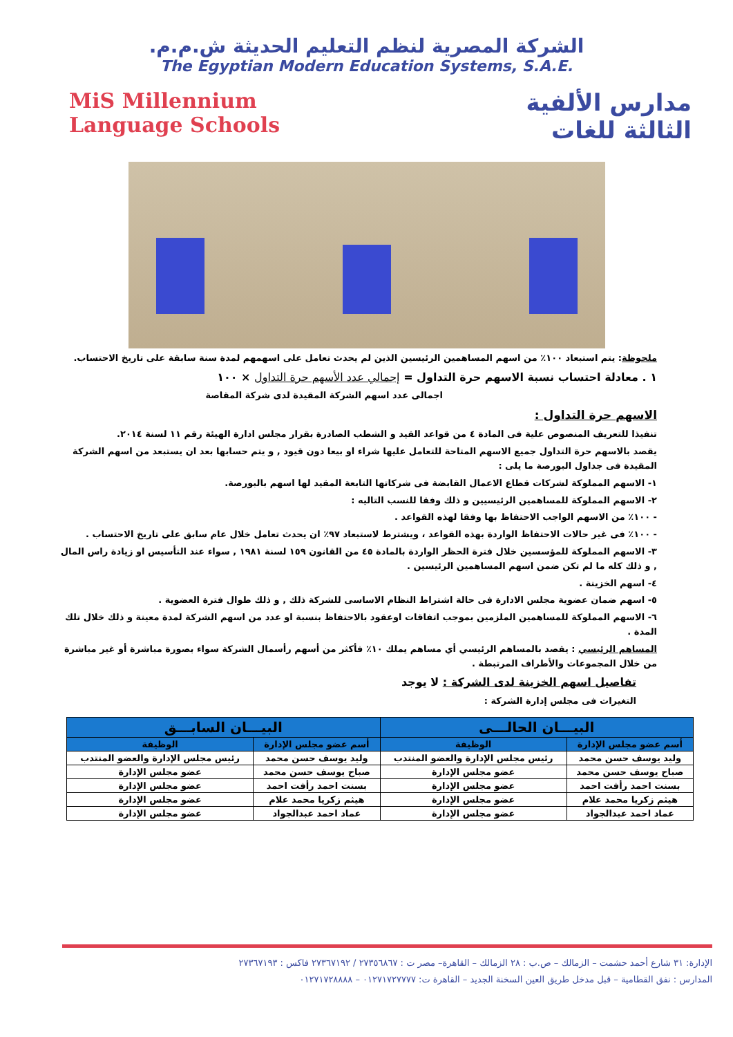الشركة المصرية لنظم التعليم الحديثة ش.م.م.
The Egyptian Modern Education Systems, S.A.E.
مدارس الألفية
الثالثة للغات
MiS Millennium
Language Schools
ملحوظة: يتم استبعاد ١٠٠٪ من اسهم المساهمين الرئيسين الذين لم يحدث تعامل على اسهمهم لمدة سنة سابقة على تاريخ الاحتساب.
١ . معادلة احتساب نسبة الاسهم حرة التداول = إجمالي عدد الأسهم حرة التداول × ١٠٠
اجمالى عدد اسهم الشركة المقيدة لدى شركة المقاصة
الاسهم حرة التداول :
تنفيذا للتعريف المنصوص علية فى المادة ٤ من قواعد القيد و الشطب الصادرة بقرار مجلس ادارة الهيئة رقم ١١ لسنة ٢٠١٤.
يقصد بالاسهم حرة التداول جميع الاسهم المتاحة للتعامل عليها شراء او بيعا دون قيود , و يتم حسابها بعد ان يستبعد من اسهم الشركة المقيدة فى جداول البورصة ما يلى :
١- الاسهم المملوكة لشركات قطاع الاعمال القابضة فى شركاتها التابعة المقيد لها اسهم بالبورصة.
٢- الاسهم المملوكة للمساهمين الرئيسيين و ذلك وفقا للنسب التاليه :
- ١٠٠٪ من الاسهم الواجب الاحتفاظ بها وفقا لهذه القواعد .
- ١٠٠٪ فى غير حالات الاحتفاظ الواردة بهذه القواعد ، ويشترط لاستبعاد ٩٧٪ ان يحدث تعامل خلال عام سابق على تاريخ الاحتساب .
٣- الاسهم المملوكة للمؤسسين خلال فترة الحظر الواردة بالمادة ٤٥ من القانون ١٥٩ لسنة ١٩٨١ , سواء عند التأسيس او زيادة راس المال , و ذلك كله ما لم تكن ضمن اسهم المساهمين الرئيسين .
٤- اسهم الخزينة .
٥- اسهم ضمان عضوية مجلس الادارة فى حالة اشتراط النظام الاساسى للشركة ذلك , و ذلك طوال فترة العضوية .
٦- الاسهم المملوكة للمساهمين الملزمين بموجب اتفاقات اوعقود بالاحتفاظ بنسبة او عدد من اسهم الشركة لمدة معينة و ذلك خلال تلك المدة .
المساهم الرئيسي : يقصد بالمساهم الرئيسي أي مساهم يملك ١٠٪ فأكثر من أسهم رأسمال الشركة سواء بصورة مباشرة أو غير مباشرة من خلال المجموعات والأطراف المرتبطة .
تفاصيل اسهم الخزينة لدى الشركة : لا يوجد
التغيرات فى مجلس إدارة الشركة :
| البيـــان الحالـــى | | البيـــان السابـــق | |
| --- | --- | --- | --- |
| أسم عضو مجلس الإدارة | الوظيفة | أسم عضو مجلس الإدارة | الوظيفة |
| وليد يوسف حسن محمد | رئيس مجلس الإدارة والعضو المنتدب | وليد يوسف حسن محمد | رئيس مجلس الإدارة والعضو المنتدب |
| صباح يوسف حسن محمد | عضو مجلس الإدارة | صباح يوسف حسن محمد | عضو مجلس الإدارة |
| بسنت احمد رأفت احمد | عضو مجلس الإدارة | بسنت احمد رأفت احمد | عضو مجلس الإدارة |
| هيثم زكريا محمد علام | عضو مجلس الإدارة | هيثم زكريا محمد علام | عضو مجلس الإدارة |
| عماد احمد عبدالجواد | عضو مجلس الإدارة | عماد احمد عبدالجواد | عضو مجلس الإدارة |
الإدارة: ٣١ شارع أحمد حشمت – الزمالك – ص.ب : ٢٨ الزمالك – القاهرة– مصر ت : ٢٧٣٥٦٨٦٧ / ٢٧٣٦٧١٩٢ فاكس : ٢٧٣٦٧١٩٣
المدارس : نفق القطامية – قبل مدخل طريق العين السخنة الجديد – القاهرة ت: ٠١٢٧١٧٢٧٧٧٧ – ٠١٢٧١٧٢٨٨٨٨